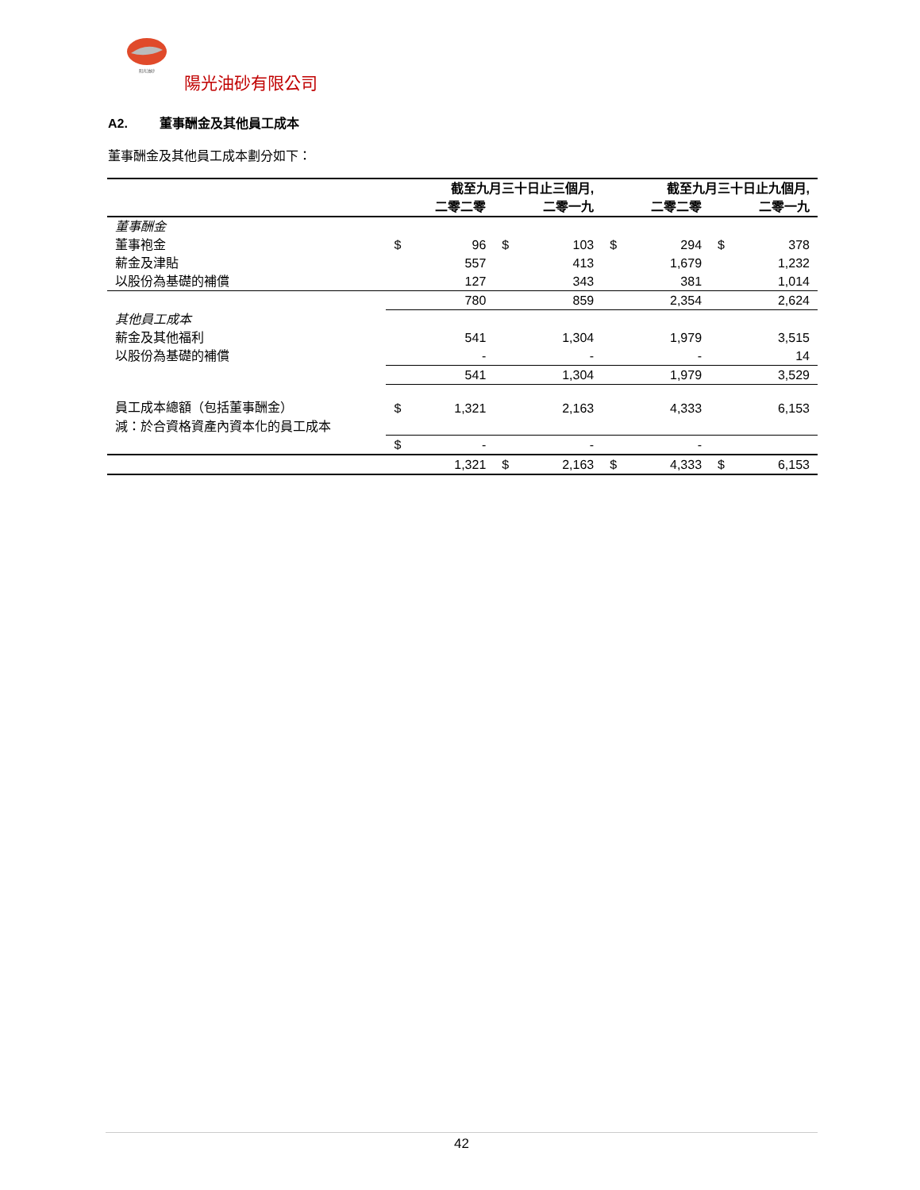阳光油砂
陽光油砂有限公司
A2. 董事酬金及其他員工成本
董事酬金及其他員工成本劃分如下：
| | 截至九月三十日止三個月, | | | | 截至九月三十日止九個月, | | | |
| --- | --- | --- | --- | --- | --- | --- | --- | --- |
| | | 二零二零 | | 二零一九 | | 二零二零 | | 二零一九 |
| 董事酬金 | | | | | | | | |
| 董事袍金 | $ | 96 | $ | 103 | $ | 294 | $ | 378 |
| 薪金及津貼 | | 557 | | 413 | | 1,679 | | 1,232 |
| 以股份為基礎的補償 | | 127 | | 343 | | 381 | | 1,014 |
| | | 780 | | 859 | | 2,354 | | 2,624 |
| 其他員工成本 | | | | | | | | |
| 薪金及其他福利 | | 541 | | 1,304 | | 1,979 | | 3,515 |
| 以股份為基礎的補償 | | - | | - | | - | | 14 |
| | | 541 | | 1,304 | | 1,979 | | 3,529 |
| 員工成本總額（包括董事酬金） | $ | 1,321 | | 2,163 | | 4,333 | | 6,153 |
| 減：於合資格資產內資本化的員工成本 | | | | | | | | |
| | $ | - | | - | | - | | |
| | | 1,321 | $ | 2,163 | $ | 4,333 | $ | 6,153 |
42